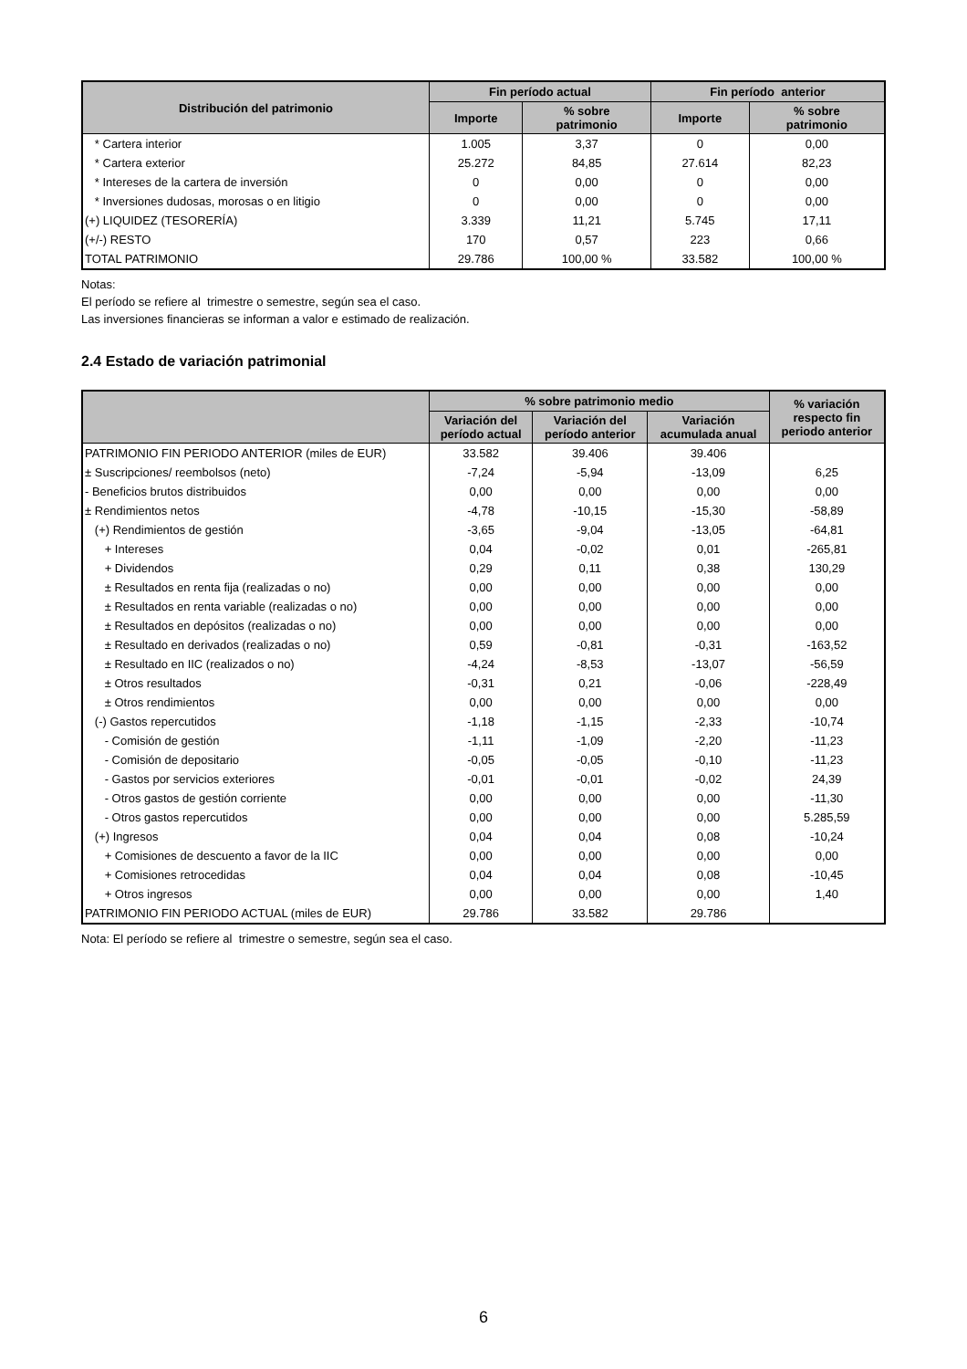| Distribución del patrimonio | Fin período actual | | Fin período anterior | |
| --- | --- | --- | --- | --- |
| | Importe | % sobre patrimonio | Importe | % sobre patrimonio |
| * Cartera interior | 1.005 | 3,37 | 0 | 0,00 |
| * Cartera exterior | 25.272 | 84,85 | 27.614 | 82,23 |
| * Intereses de la cartera de inversión | 0 | 0,00 | 0 | 0,00 |
| * Inversiones dudosas, morosas o en litigio | 0 | 0,00 | 0 | 0,00 |
| (+) LIQUIDEZ (TESORERÍA) | 3.339 | 11,21 | 5.745 | 17,11 |
| (+/-) RESTO | 170 | 0,57 | 223 | 0,66 |
| TOTAL PATRIMONIO | 29.786 | 100,00 % | 33.582 | 100,00 % |
Notas:
El período se refiere al trimestre o semestre, según sea el caso.
Las inversiones financieras se informan a valor e estimado de realización.
2.4 Estado de variación patrimonial
| | % sobre patrimonio medio | | | % variación respecto fin periodo anterior |
| --- | --- | --- | --- | --- |
| | Variación del período actual | Variación del período anterior | Variación acumulada anual | |
| PATRIMONIO FIN PERIODO ANTERIOR (miles de EUR) | 33.582 | 39.406 | 39.406 | |
| ± Suscripciones/ reembolsos (neto) | -7,24 | -5,94 | -13,09 | 6,25 |
| - Beneficios brutos distribuidos | 0,00 | 0,00 | 0,00 | 0,00 |
| ± Rendimientos netos | -4,78 | -10,15 | -15,30 | -58,89 |
| (+) Rendimientos de gestión | -3,65 | -9,04 | -13,05 | -64,81 |
| + Intereses | 0,04 | -0,02 | 0,01 | -265,81 |
| + Dividendos | 0,29 | 0,11 | 0,38 | 130,29 |
| ± Resultados en renta fija (realizadas o no) | 0,00 | 0,00 | 0,00 | 0,00 |
| ± Resultados en renta variable (realizadas o no) | 0,00 | 0,00 | 0,00 | 0,00 |
| ± Resultados en depósitos (realizadas o no) | 0,00 | 0,00 | 0,00 | 0,00 |
| ± Resultado en derivados (realizadas o no) | 0,59 | -0,81 | -0,31 | -163,52 |
| ± Resultado en IIC (realizados o no) | -4,24 | -8,53 | -13,07 | -56,59 |
| ± Otros resultados | -0,31 | 0,21 | -0,06 | -228,49 |
| ± Otros rendimientos | 0,00 | 0,00 | 0,00 | 0,00 |
| (-) Gastos repercutidos | -1,18 | -1,15 | -2,33 | -10,74 |
| - Comisión de gestión | -1,11 | -1,09 | -2,20 | -11,23 |
| - Comisión de depositario | -0,05 | -0,05 | -0,10 | -11,23 |
| - Gastos por servicios exteriores | -0,01 | -0,01 | -0,02 | 24,39 |
| - Otros gastos de gestión corriente | 0,00 | 0,00 | 0,00 | -11,30 |
| - Otros gastos repercutidos | 0,00 | 0,00 | 0,00 | 5.285,59 |
| (+) Ingresos | 0,04 | 0,04 | 0,08 | -10,24 |
| + Comisiones de descuento a favor de la IIC | 0,00 | 0,00 | 0,00 | 0,00 |
| + Comisiones retrocedidas | 0,04 | 0,04 | 0,08 | -10,45 |
| + Otros ingresos | 0,00 | 0,00 | 0,00 | 1,40 |
| PATRIMONIO FIN PERIODO ACTUAL (miles de EUR) | 29.786 | 33.582 | 29.786 | |
Nota: El período se refiere al trimestre o semestre, según sea el caso.
6